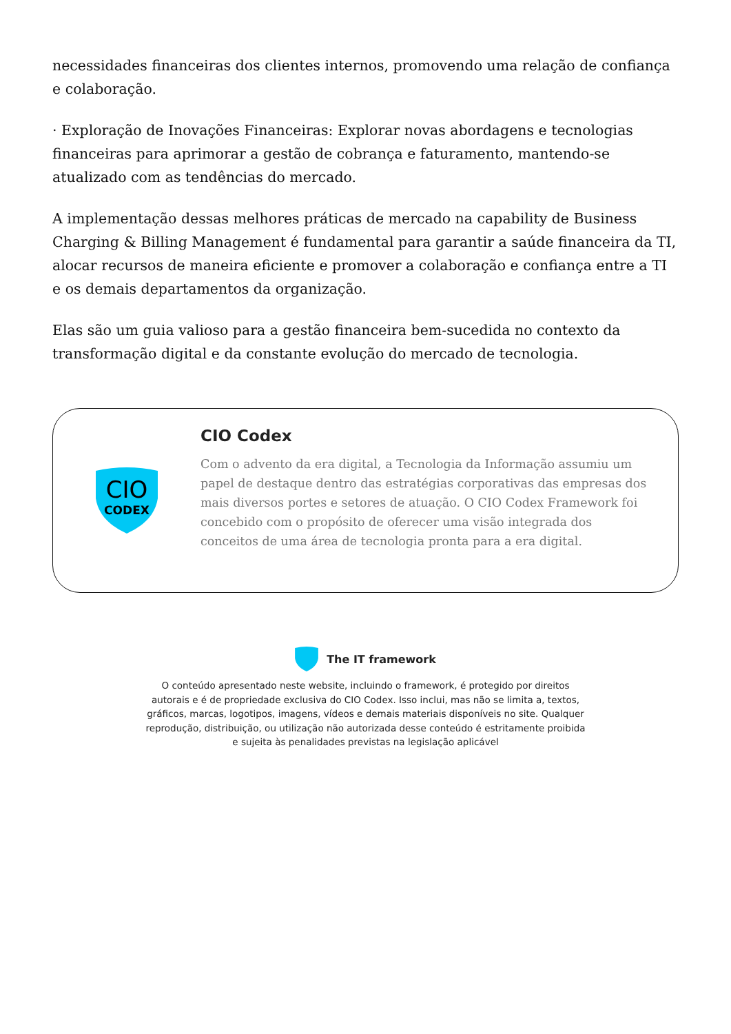necessidades financeiras dos clientes internos, promovendo uma relação de confiança e colaboração.
· Exploração de Inovações Financeiras: Explorar novas abordagens e tecnologias financeiras para aprimorar a gestão de cobrança e faturamento, mantendo-se atualizado com as tendências do mercado.
A implementação dessas melhores práticas de mercado na capability de Business Charging & Billing Management é fundamental para garantir a saúde financeira da TI, alocar recursos de maneira eficiente e promover a colaboração e confiança entre a TI e os demais departamentos da organização.
Elas são um guia valioso para a gestão financeira bem-sucedida no contexto da transformação digital e da constante evolução do mercado de tecnologia.
CIO
CODEX
CIO Codex
Com o advento da era digital, a Tecnologia da Informação assumiu um papel de destaque dentro das estratégias corporativas das empresas dos mais diversos portes e setores de atuação. O CIO Codex Framework foi concebido com o propósito de oferecer uma visão integrada dos conceitos de uma área de tecnologia pronta para a era digital.
The IT framework
O conteúdo apresentado neste website, incluindo o framework, é protegido por direitos autorais e é de propriedade exclusiva do CIO Codex. Isso inclui, mas não se limita a, textos, gráficos, marcas, logotipos, imagens, vídeos e demais materiais disponíveis no site. Qualquer reprodução, distribuição, ou utilização não autorizada desse conteúdo é estritamente proibida e sujeita às penalidades previstas na legislação aplicável